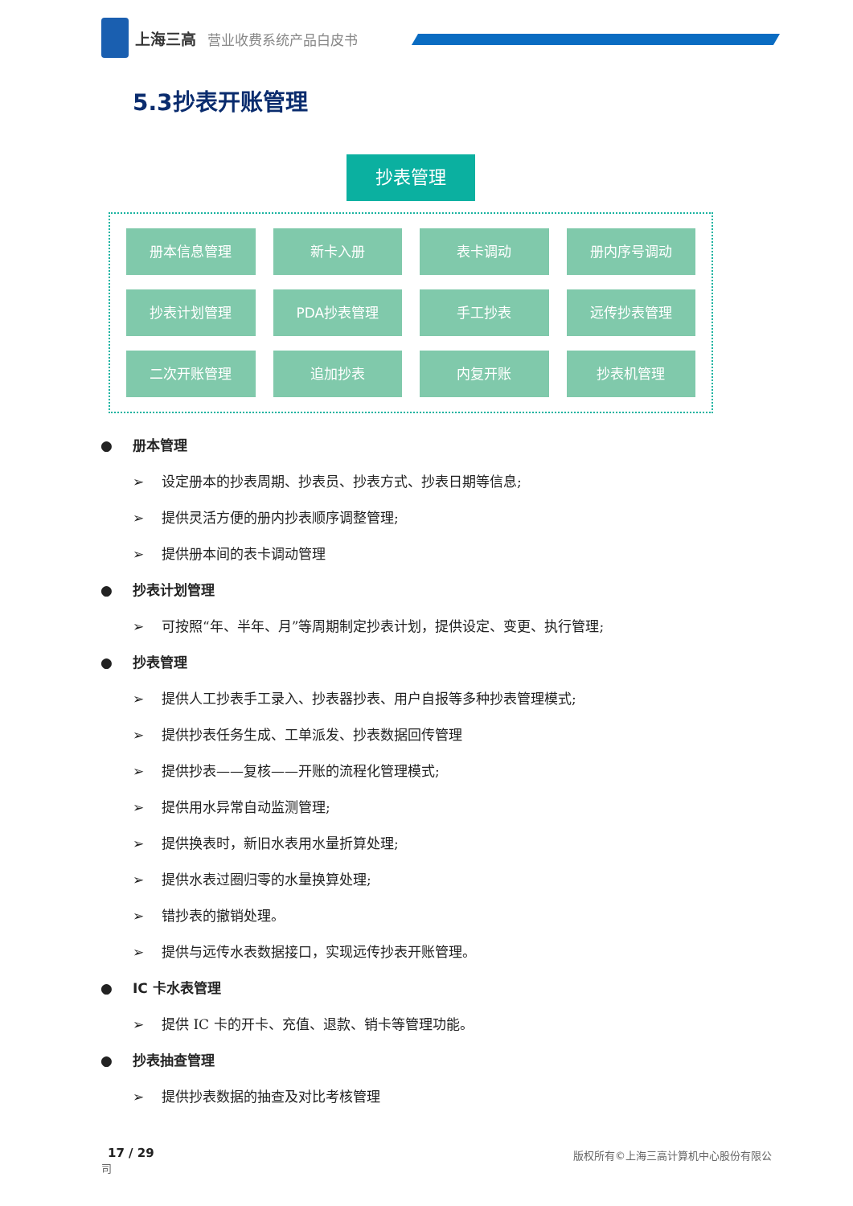上海三高 营业收费系统产品白皮书
5.3抄表开账管理
抄表管理
册本信息管理
新卡入册
表卡调动
册内序号调动
抄表计划管理
PDA抄表管理
手工抄表
远传抄表管理
二次开账管理
追加抄表
内复开账
抄表机管理
● 册本管理
➢ 设定册本的抄表周期、抄表员、抄表方式、抄表日期等信息;
➢ 提供灵活方便的册内抄表顺序调整管理;
➢ 提供册本间的表卡调动管理
● 抄表计划管理
➢ 可按照“年、半年、月”等周期制定抄表计划，提供设定、变更、执行管理;
● 抄表管理
➢ 提供人工抄表手工录入、抄表器抄表、用户自报等多种抄表管理模式;
➢ 提供抄表任务生成、工单派发、抄表数据回传管理
➢ 提供抄表——复核——开账的流程化管理模式;
➢ 提供用水异常自动监测管理;
➢ 提供换表时，新旧水表用水量折算处理;
➢ 提供水表过圈归零的水量换算处理;
➢ 错抄表的撤销处理。
➢ 提供与远传水表数据接口，实现远传抄表开账管理。
● IC 卡水表管理
➢ 提供 IC 卡的开卡、充值、退款、销卡等管理功能。
● 抄表抽查管理
➢ 提供抄表数据的抽查及对比考核管理
17 / 29
版权所有©上海三高计算机中心股份有限公
司